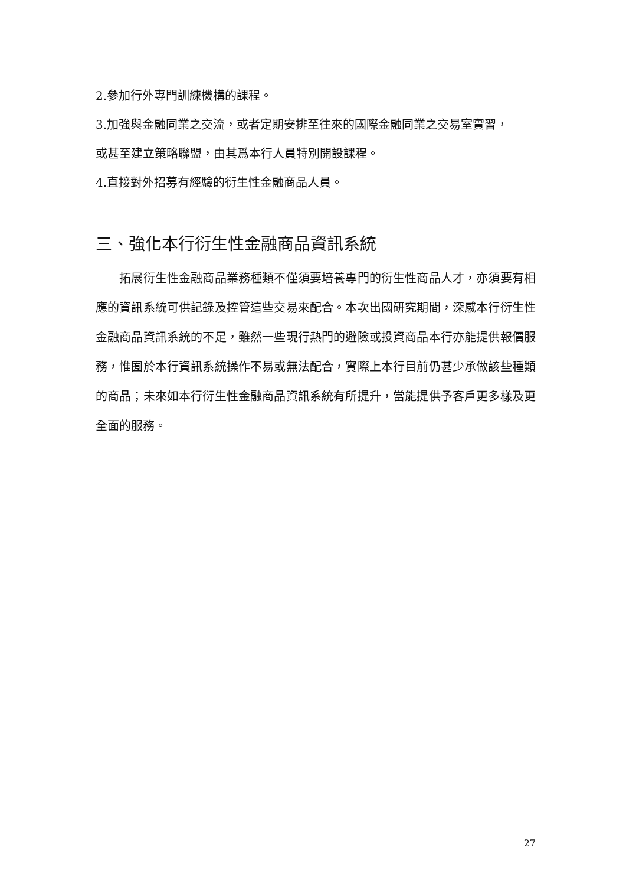2.參加行外專門訓練機構的課程。
3.加強與金融同業之交流，或者定期安排至往來的國際金融同業之交易室實習，
或甚至建立策略聯盟，由其爲本行人員特別開設課程。
4.直接對外招募有經驗的衍生性金融商品人員。
三、強化本行衍生性金融商品資訊系統
  拓展衍生性金融商品業務種類不僅須要培養專門的衍生性商品人才，亦須要有相應的資訊系統可供記錄及控管這些交易來配合。本次出國研究期間，深感本行衍生性金融商品資訊系統的不足，雖然一些現行熱門的避險或投資商品本行亦能提供報價服務，惟囿於本行資訊系統操作不易或無法配合，實際上本行目前仍甚少承做該些種類的商品；未來如本行衍生性金融商品資訊系統有所提升，當能提供予客戶更多樣及更全面的服務。
27